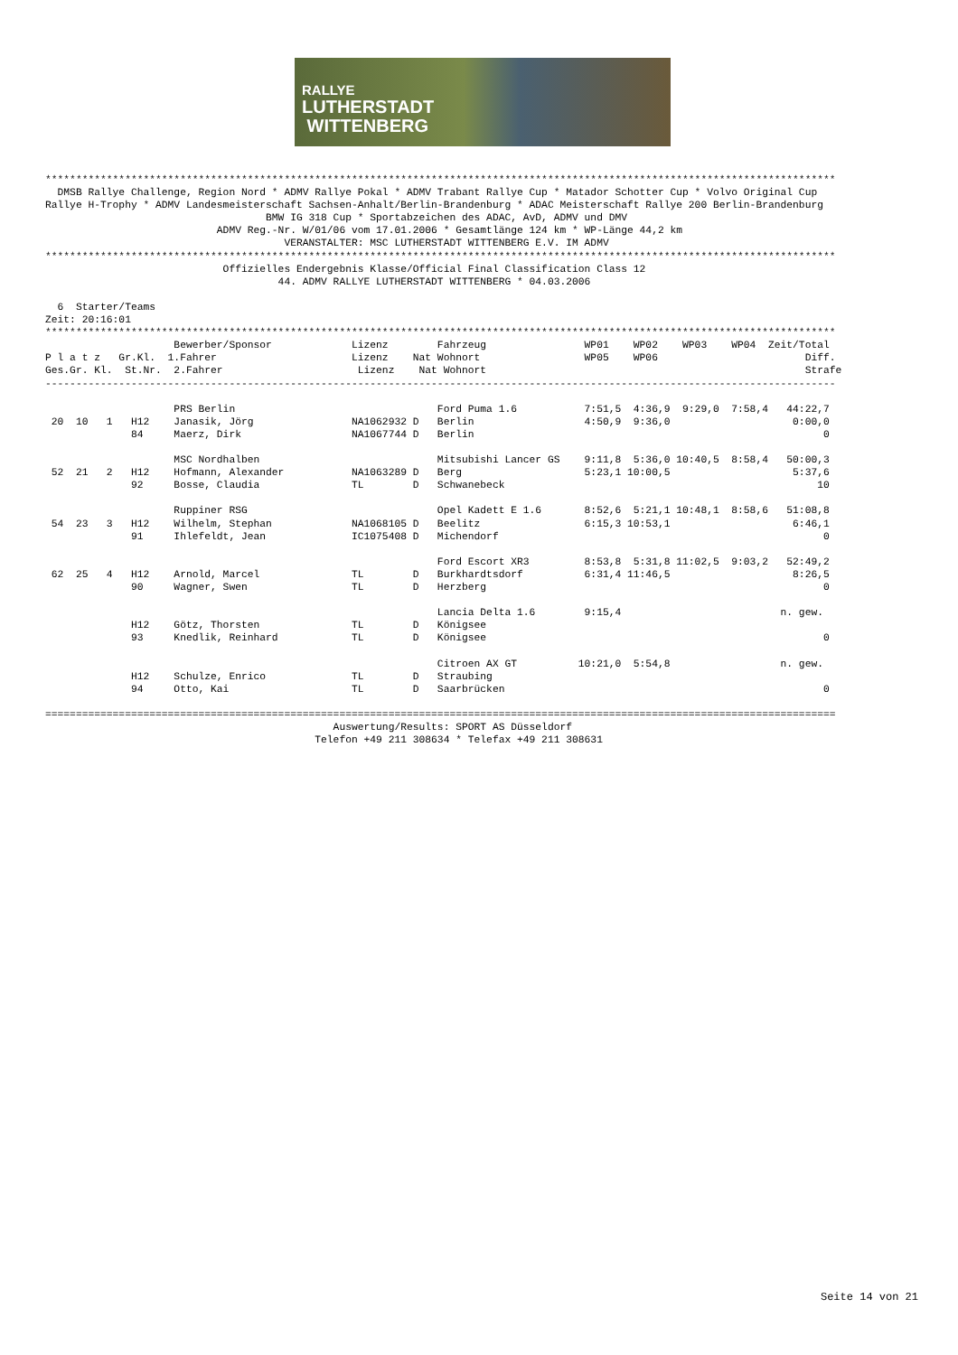RALLYE
LUTHERSTADT
WITTENBERG
*********************************************************************************************************************************
  DMSB Rallye Challenge, Region Nord * ADMV Rallye Pokal * ADMV Trabant Rallye Cup * Matador Schotter Cup * Volvo Original Cup
Rallye H-Trophy * ADMV Landesmeisterschaft Sachsen-Anhalt/Berlin-Brandenburg * ADAC Meisterschaft Rallye 200 Berlin-Brandenburg
                                    BMW IG 318 Cup * Sportabzeichen des ADAC, AvD, ADMV und DMV
                            ADMV Reg.-Nr. W/01/06 vom 17.01.2006 * Gesamtlänge 124 km * WP-Länge 44,2 km
                                       VERANSTALTER: MSC LUTHERSTADT WITTENBERG E.V. IM ADMV
*********************************************************************************************************************************
                             Offizielles Endergebnis Klasse/Official Final Classification Class 12
                                      44. ADMV RALLYE LUTHERSTADT WITTENBERG * 04.03.2006

  6  Starter/Teams
Zeit: 20:16:01
*********************************************************************************************************************************
                     Bewerber/Sponsor             Lizenz        Fahrzeug                WP01    WP02    WP03    WP04  Zeit/Total
P l a t z   Gr.Kl.  1.Fahrer                      Lizenz    Nat Wohnort                 WP05    WP06                        Diff.
Ges.Gr. Kl.  St.Nr.  2.Fahrer                      Lizenz    Nat Wohnort                                                    Strafe
---------------------------------------------------------------------------------------------------------------------------------

                     PRS Berlin                                 Ford Puma 1.6           7:51,5  4:36,9  9:29,0  7:58,4   44:22,7
 20  10   1   H12    Janasik, Jörg                NA1062932 D   Berlin                  4:50,9  9:36,0                    0:00,0
              84     Maerz, Dirk                  NA1067744 D   Berlin                                                         0

                     MSC Nordhalben                             Mitsubishi Lancer GS    9:11,8  5:36,0 10:40,5  8:58,4   50:00,3
 52  21   2   H12    Hofmann, Alexander           NA1063289 D   Berg                    5:23,1 10:00,5                    5:37,6
              92     Bosse, Claudia               TL        D   Schwanebeck                                                   10

                     Ruppiner RSG                               Opel Kadett E 1.6       8:52,6  5:21,1 10:48,1  8:58,6   51:08,8
 54  23   3   H12    Wilhelm, Stephan             NA1068105 D   Beelitz                 6:15,3 10:53,1                    6:46,1
              91     Ihlefeldt, Jean              IC1075408 D   Michendorf                                                     0

                                                                Ford Escort XR3         8:53,8  5:31,8 11:02,5  9:03,2   52:49,2
 62  25   4   H12    Arnold, Marcel               TL        D   Burkhardtsdorf          6:31,4 11:46,5                    8:26,5
              90     Wagner, Swen                 TL        D   Herzberg                                                       0

                                                                Lancia Delta 1.6        9:15,4                          n. gew.
              H12    Götz, Thorsten               TL        D   Königsee
              93     Knedlik, Reinhard            TL        D   Königsee                                                       0

                                                                Citroen AX GT          10:21,0  5:54,8                  n. gew.
              H12    Schulze, Enrico              TL        D   Straubing
              94     Otto, Kai                    TL        D   Saarbrücken                                                    0

=================================================================================================================================
                                               Auswertung/Results: SPORT AS Düsseldorf
                                            Telefon +49 211 308634 * Telefax +49 211 308631
Seite 14 von 21